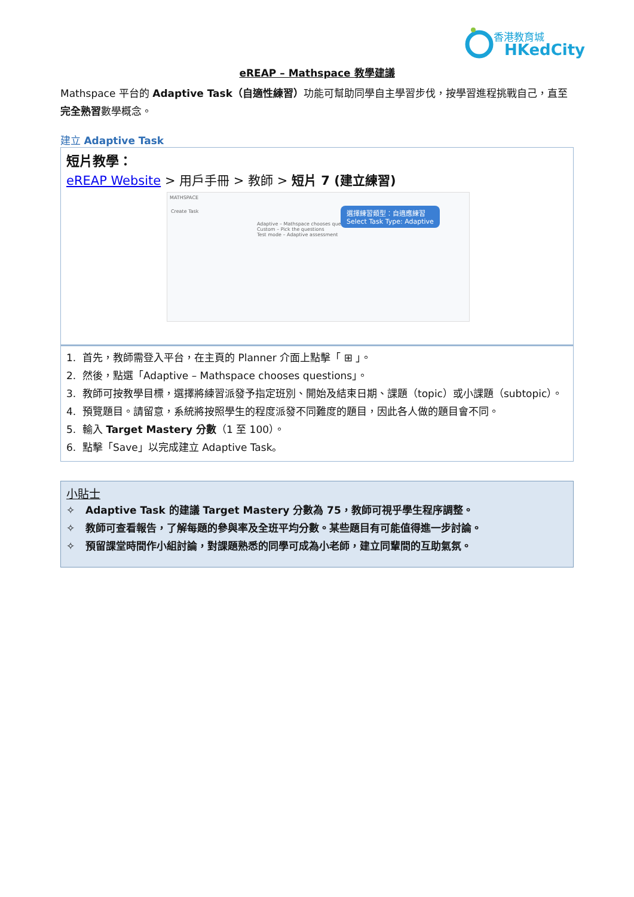香港教育城
HKedCity
eREAP – Mathspace 教學建議
Mathspace 平台的 Adaptive Task（自適性練習）功能可幫助同學自主學習步伐，按學習進程挑戰自己，直至完全熟習數學概念。
建立 Adaptive Task
短片教學：
eREAP Website > 用戶手冊 > 教師 > 短片 7 (建立練習)
MATHSPACE
Create Task
Adaptive – Mathspace chooses questions
Custom – Pick the questions
Test mode – Adaptive assessment
選擇練習類型：自適應練習
Select Task Type: Adaptive
1. 首先，教師需登入平台，在主頁的 Planner 介面上點擊「 ⊞ 」。
2. 然後，點選「Adaptive – Mathspace chooses questions」。
3. 教師可按教學目標，選擇將練習派發予指定班別、開始及結束日期、課題（topic）或小課題（subtopic）。
4. 預覽題目。請留意，系統將按照學生的程度派發不同難度的題目，因此各人做的題目會不同。
5. 輸入 Target Mastery 分數（1 至 100）。
6. 點擊「Save」以完成建立 Adaptive Task。
小貼士
✧ Adaptive Task 的建議 Target Mastery 分數為 75，教師可視乎學生程序調整。
✧ 教師可查看報告，了解每題的參與率及全班平均分數。某些題目有可能值得進一步討論。
✧ 預留課堂時間作小組討論，對課題熟悉的同學可成為小老師，建立同輩間的互助氣氛。